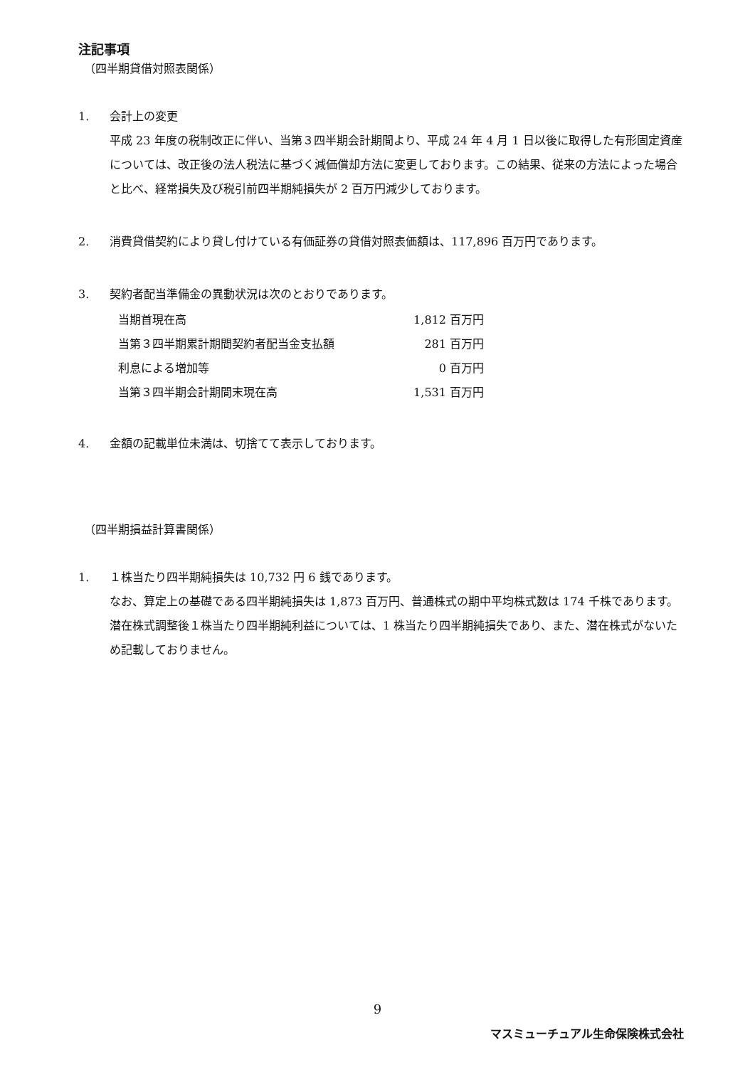注記事項
（四半期貸借対照表関係）
1. 会計上の変更
平成 23 年度の税制改正に伴い、当第３四半期会計期間より、平成 24 年 4 月 1 日以後に取得した有形固定資産については、改正後の法人税法に基づく減価償却方法に変更しております。この結果、従来の方法によった場合と比べ、経常損失及び税引前四半期純損失が 2 百万円減少しております。
2. 消費貸借契約により貸し付けている有価証券の貸借対照表価額は、117,896 百万円であります。
3. 契約者配当準備金の異動状況は次のとおりであります。
| 当期首現在高 | 1,812 百万円 |
| 当第３四半期累計期間契約者配当金支払額 | 281 百万円 |
| 利息による増加等 | 0 百万円 |
| 当第３四半期会計期間末現在高 | 1,531 百万円 |
4. 金額の記載単位未満は、切捨てて表示しております。
（四半期損益計算書関係）
1. １株当たり四半期純損失は 10,732 円 6 銭であります。
なお、算定上の基礎である四半期純損失は 1,873 百万円、普通株式の期中平均株式数は 174 千株であります。潜在株式調整後１株当たり四半期純利益については、1 株当たり四半期純損失であり、また、潜在株式がないため記載しておりません。
9
マスミューチュアル生命保険株式会社